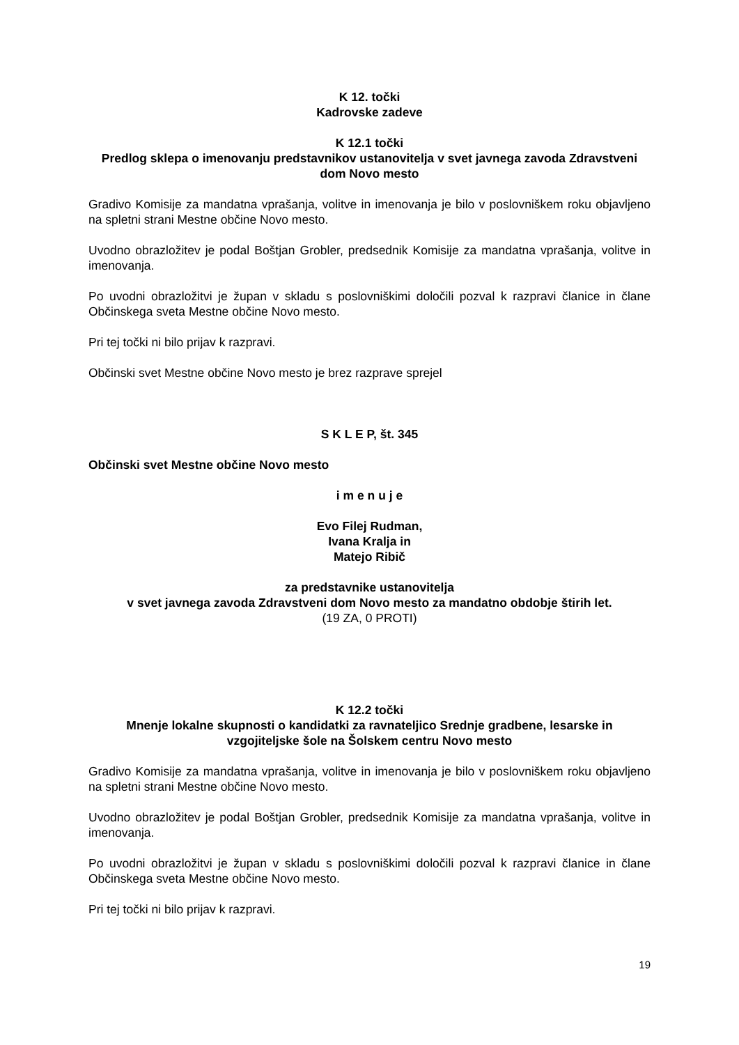K 12. točki
Kadrovske zadeve
K 12.1 točki
Predlog sklepa o imenovanju predstavnikov ustanovitelja v svet javnega zavoda Zdravstveni dom Novo mesto
Gradivo Komisije za mandatna vprašanja, volitve in imenovanja je bilo v poslovniškem roku objavljeno na spletni strani Mestne občine Novo mesto.
Uvodno obrazložitev je podal Boštjan Grobler, predsednik Komisije za mandatna vprašanja, volitve in imenovanja.
Po uvodni obrazložitvi je župan v skladu s poslovniškimi določili pozval k razpravi članice in člane Občinskega sveta Mestne občine Novo mesto.
Pri tej točki ni bilo prijav k razpravi.
Občinski svet Mestne občine Novo mesto je brez razprave sprejel
S K L E P, št. 345
Občinski svet Mestne občine Novo mesto
i m e n u j e
Evo Filej Rudman,
Ivana Kralja in
Matejo Ribič
za predstavnike ustanovitelja
v svet javnega zavoda Zdravstveni dom Novo mesto za mandatno obdobje štirih let.
(19 ZA, 0 PROTI)
K 12.2 točki
Mnenje lokalne skupnosti o kandidatki za ravnateljico Srednje gradbene, lesarske in vzgojiteljske šole na Šolskem centru Novo mesto
Gradivo Komisije za mandatna vprašanja, volitve in imenovanja je bilo v poslovniškem roku objavljeno na spletni strani Mestne občine Novo mesto.
Uvodno obrazložitev je podal Boštjan Grobler, predsednik Komisije za mandatna vprašanja, volitve in imenovanja.
Po uvodni obrazložitvi je župan v skladu s poslovniškimi določili pozval k razpravi članice in člane Občinskega sveta Mestne občine Novo mesto.
Pri tej točki ni bilo prijav k razpravi.
19